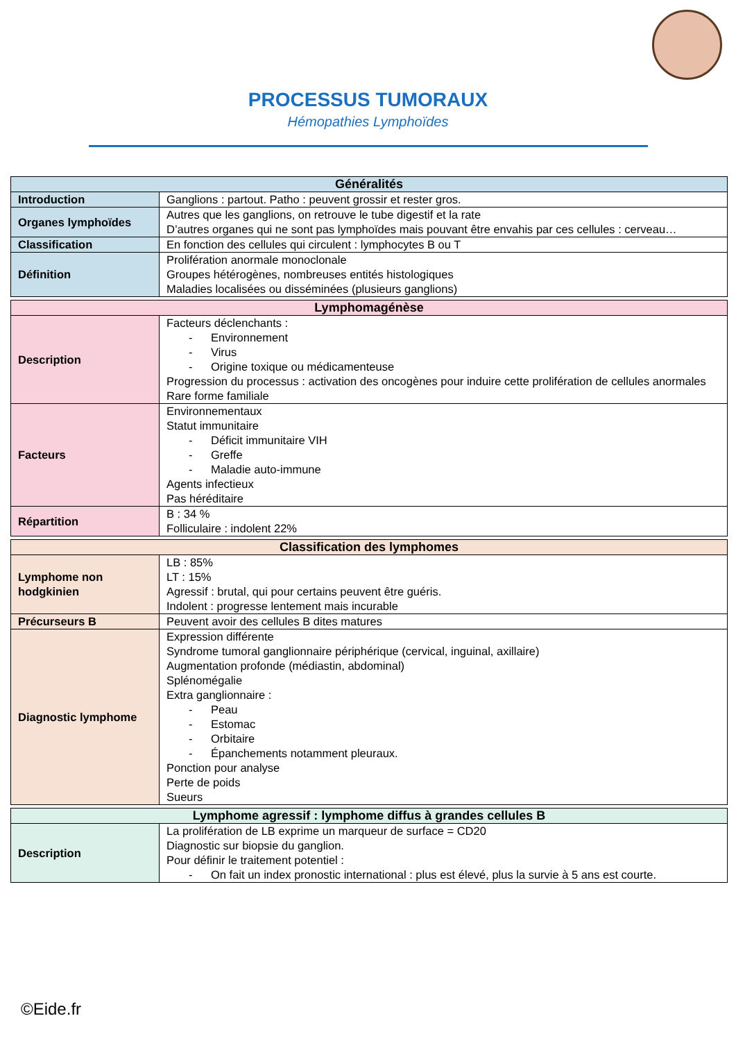PROCESSUS TUMORAUX
Hémopathies Lymphoïdes
| Généralités | |
| --- | --- |
| Introduction | Ganglions : partout. Patho : peuvent grossir et rester gros. |
| Organes lymphoïdes | Autres que les ganglions, on retrouve le tube digestif et la rate D’autres organes qui ne sont pas lymphoïdes mais pouvant être envahis par ces cellules : cerveau… |
| Classification | En fonction des cellules qui circulent : lymphocytes B ou T |
| Définition | Prolifération anormale monoclonale Groupes hétérogènes, nombreuses entités histologiques Maladies localisées ou disséminées (plusieurs ganglions) |
| Lymphomagénèse | |
| --- | --- |
| Description | Facteurs déclenchants : - Environnement - Virus - Origine toxique ou médicamenteuse Progression du processus : activation des oncogènes pour induire cette prolifération de cellules anormales Rare forme familiale |
| Facteurs | Environnementaux Statut immunitaire - Déficit immunitaire VIH - Greffe - Maladie auto-immune Agents infectieux Pas héréditaire |
| Répartition | B : 34 % Folliculaire : indolent 22% |
| Classification des lymphomes | |
| --- | --- |
| Lymphome non hodgkinien | LB : 85% LT : 15% Agressif : brutal, qui pour certains peuvent être guéris. Indolent : progresse lentement mais incurable |
| Précurseurs B | Peuvent avoir des cellules B dites matures |
| Diagnostic lymphome | Expression différente Syndrome tumoral ganglionnaire périphérique (cervical, inguinal, axillaire) Augmentation profonde (médiastin, abdominal) Splénomégalie Extra ganglionnaire : - Peau - Estomac - Orbitaire - Épanchements notamment pleuraux. Ponction pour analyse Perte de poids Sueurs |
| Lymphome agressif : lymphome diffus à grandes cellules B | |
| --- | --- |
| Description | La prolifération de LB exprime un marqueur de surface = CD20 Diagnostic sur biopsie du ganglion. Pour définir le traitement potentiel : - On fait un index pronostic international : plus est élevé, plus la survie à 5 ans est courte. |
©Eide.fr